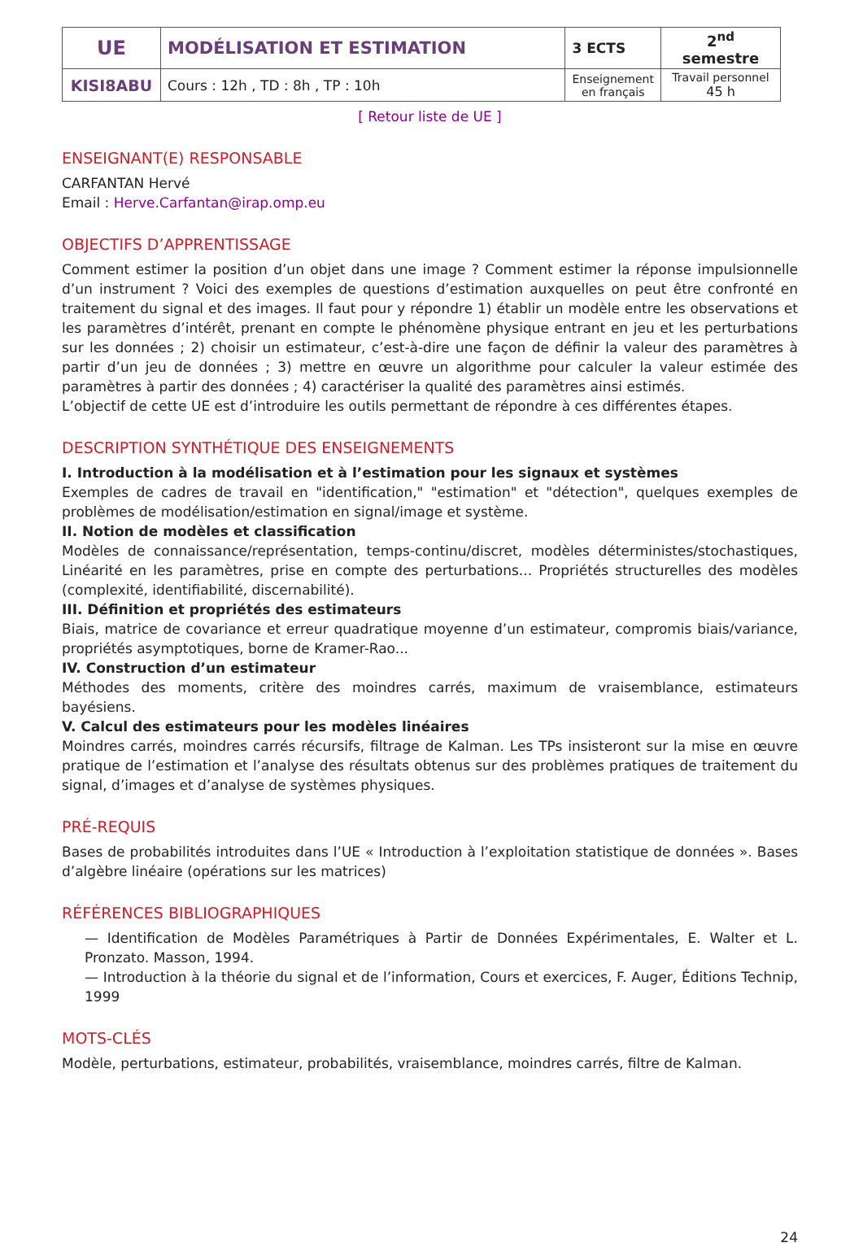| UE | MODÉLISATION ET ESTIMATION | 3 ECTS | 2<sup>nd</sup> semestre |
| KISI8ABU | Cours : 12h , TD : 8h , TP : 10h | Enseignement en français | Travail personnel 45 h |
[ Retour liste de UE ]
ENSEIGNANT(E) RESPONSABLE
CARFANTAN Hervé
Email : Herve.Carfantan@irap.omp.eu
OBJECTIFS D’APPRENTISSAGE
Comment estimer la position d’un objet dans une image ? Comment estimer la réponse impulsionnelle d’un instrument ? Voici des exemples de questions d’estimation auxquelles on peut être confronté en traitement du signal et des images. Il faut pour y répondre 1) établir un modèle entre les observations et les paramètres d’intérêt, prenant en compte le phénomène physique entrant en jeu et les perturbations sur les données ; 2) choisir un estimateur, c’est-à-dire une façon de définir la valeur des paramètres à partir d’un jeu de données ; 3) mettre en œuvre un algorithme pour calculer la valeur estimée des paramètres à partir des données ; 4) caractériser la qualité des paramètres ainsi estimés.
L’objectif de cette UE est d’introduire les outils permettant de répondre à ces différentes étapes.
DESCRIPTION SYNTHÉTIQUE DES ENSEIGNEMENTS
I. Introduction à la modélisation et à l’estimation pour les signaux et systèmes
Exemples de cadres de travail en "identification," "estimation" et "détection", quelques exemples de problèmes de modélisation/estimation en signal/image et système.
II. Notion de modèles et classification
Modèles de connaissance/représentation, temps-continu/discret, modèles déterministes/stochastiques, Linéarité en les paramètres, prise en compte des perturbations... Propriétés structurelles des modèles (complexité, identifiabilité, discernabilité).
III. Définition et propriétés des estimateurs
Biais, matrice de covariance et erreur quadratique moyenne d’un estimateur, compromis biais/variance, propriétés asymptotiques, borne de Kramer-Rao...
IV. Construction d’un estimateur
Méthodes des moments, critère des moindres carrés, maximum de vraisemblance, estimateurs bayésiens.
V. Calcul des estimateurs pour les modèles linéaires
Moindres carrés, moindres carrés récursifs, filtrage de Kalman. Les TPs insisteront sur la mise en œuvre pratique de l’estimation et l’analyse des résultats obtenus sur des problèmes pratiques de traitement du signal, d’images et d’analyse de systèmes physiques.
PRÉ-REQUIS
Bases de probabilités introduites dans l’UE « Introduction à l’exploitation statistique de données ». Bases d’algèbre linéaire (opérations sur les matrices)
RÉFÉRENCES BIBLIOGRAPHIQUES
— Identification de Modèles Paramétriques à Partir de Données Expérimentales, E. Walter et L. Pronzato. Masson, 1994.
— Introduction à la théorie du signal et de l’information, Cours et exercices, F. Auger, Éditions Technip, 1999
MOTS-CLÉS
Modèle, perturbations, estimateur, probabilités, vraisemblance, moindres carrés, filtre de Kalman.
24